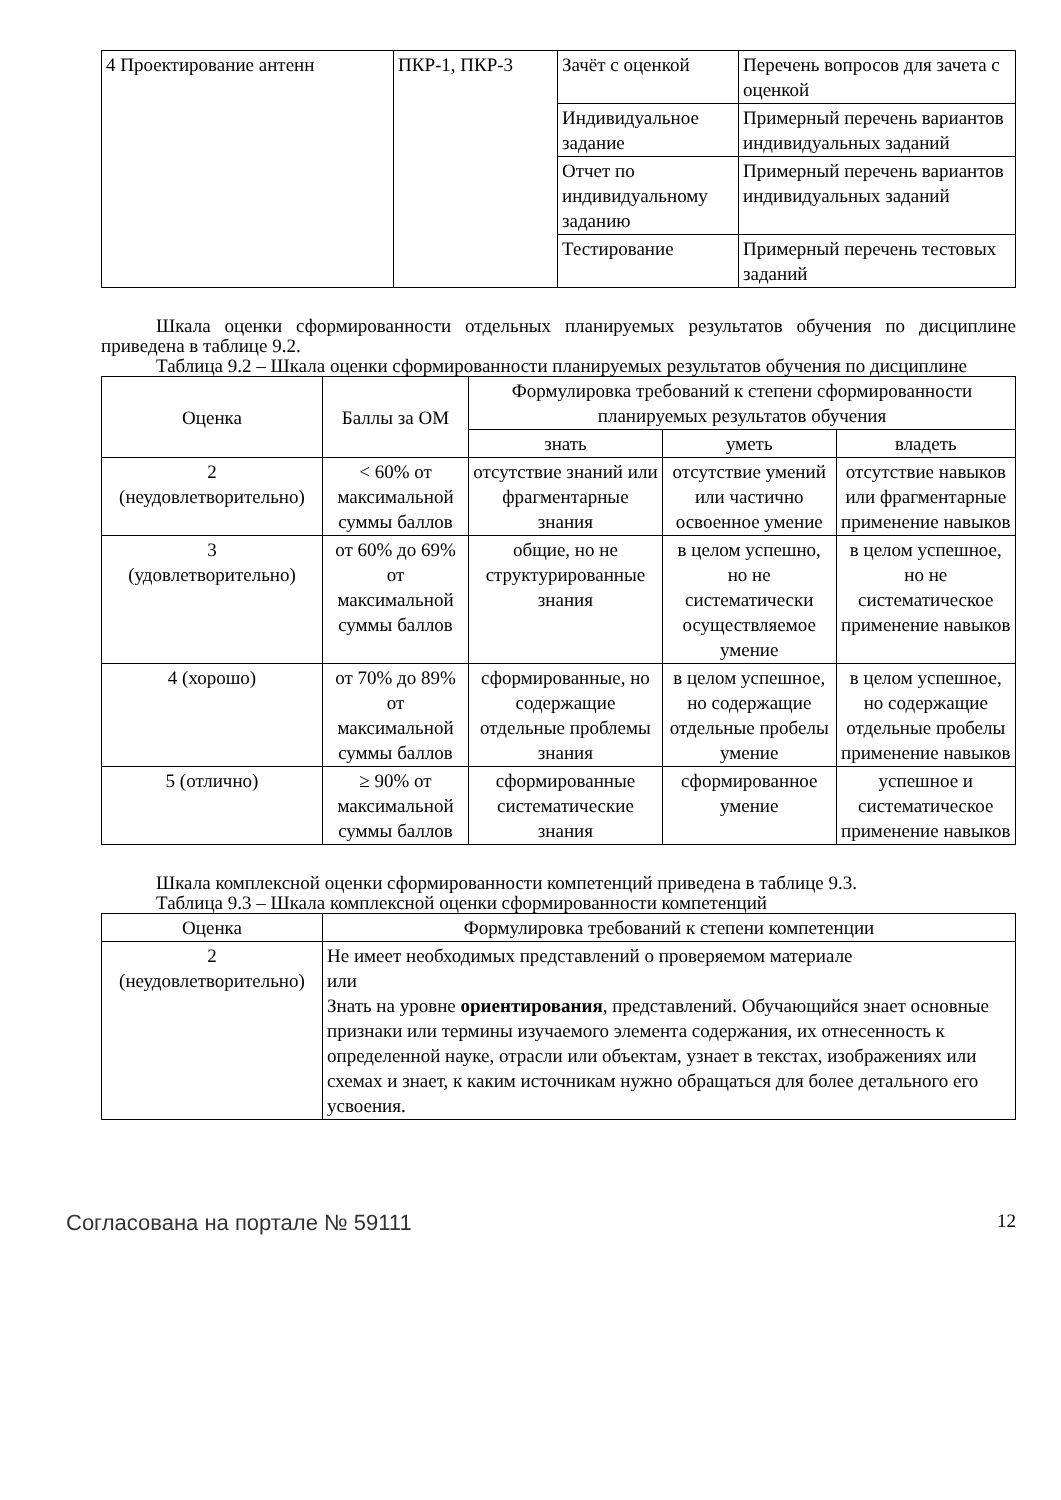| 4 Проектирование антенн | ПКР-1, ПКР-3 | Зачёт с оценкой | Перечень вопросов для зачета с оценкой |
| | | Индивидуальное задание | Примерный перечень вариантов индивидуальных заданий |
| | | Отчет по индивидуальному заданию | Примерный перечень вариантов индивидуальных заданий |
| | | Тестирование | Примерный перечень тестовых заданий |
Шкала оценки сформированности отдельных планируемых результатов обучения по дисциплине приведена в таблице 9.2.
Таблица 9.2 – Шкала оценки сформированности планируемых результатов обучения по дисциплине
| Оценка | Баллы за ОМ | Формулировка требований к степени сформированности планируемых результатов обучения | | |
| --- | --- | --- | --- | --- |
| | | знать | уметь | владеть |
| 2 (неудовлетворительно) | < 60% от максимальной суммы баллов | отсутствие знаний или фрагментарные знания | отсутствие умений или частично освоенное умение | отсутствие навыков или фрагментарные применение навыков |
| 3 (удовлетворительно) | от 60% до 69% от максимальной суммы баллов | общие, но не структурированные знания | в целом успешно, но не систематически осуществляемое умение | в целом успешное, но не систематическое применение навыков |
| 4 (хорошо) | от 70% до 89% от максимальной суммы баллов | сформированные, но содержащие отдельные проблемы знания | в целом успешное, но содержащие отдельные пробелы умение | в целом успешное, но содержащие отдельные пробелы применение навыков |
| 5 (отлично) | ≥ 90% от максимальной суммы баллов | сформированные систематические знания | сформированное умение | успешное и систематическое применение навыков |
Шкала комплексной оценки сформированности компетенций приведена в таблице 9.3.
Таблица 9.3 – Шкала комплексной оценки сформированности компетенций
| Оценка | Формулировка требований к степени компетенции |
| --- | --- |
| 2 (неудовлетворительно) | Не имеет необходимых представлений о проверяемом материале или Знать на уровне ориентирования , представлений. Обучающийся знает основные признаки или термины изучаемого элемента содержания, их отнесенность к определенной науке, отрасли или объектам, узнает в текстах, изображениях или схемах и знает, к каким источникам нужно обращаться для более детального его усвоения. |
Согласована на портале № 59111 12